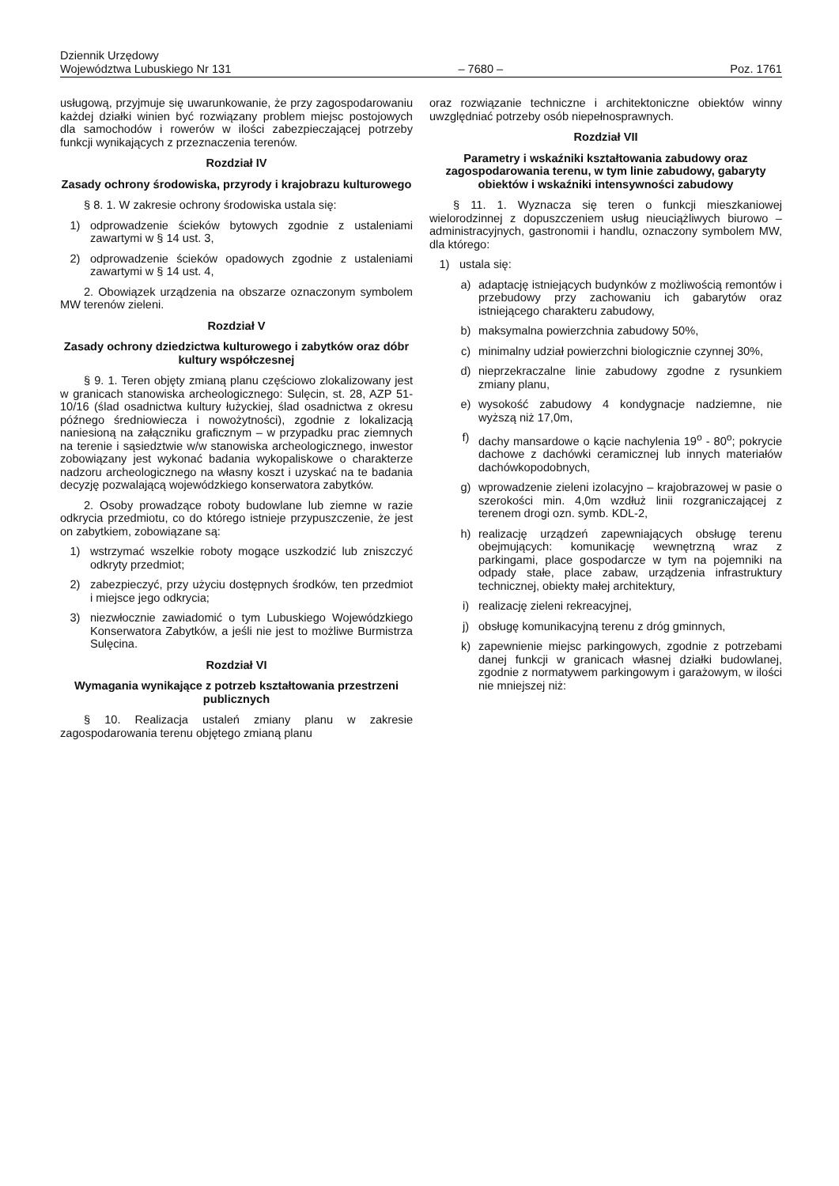Dziennik Urzędowy
Województwa Lubuskiego Nr 131
– 7680 –
Poz. 1761
usługową, przyjmuje się uwarunkowanie, że przy zagospodarowaniu każdej działki winien być rozwiązany problem miejsc postojowych dla samochodów i rowerów w ilości zabezpieczającej potrzeby funkcji wynikających z przeznaczenia terenów.
Rozdział IV
Zasady ochrony środowiska, przyrody i krajobrazu kulturowego
§ 8. 1. W zakresie ochrony środowiska ustala się:
1) odprowadzenie ścieków bytowych zgodnie z ustaleniami zawartymi w § 14 ust. 3,
2) odprowadzenie ścieków opadowych zgodnie z ustaleniami zawartymi w § 14 ust. 4,
2. Obowiązek urządzenia na obszarze oznaczonym symbolem MW terenów zieleni.
Rozdział V
Zasady ochrony dziedzictwa kulturowego i zabytków oraz dóbr kultury współczesnej
§ 9. 1. Teren objęty zmianą planu częściowo zlokalizowany jest w granicach stanowiska archeologicznego: Sulęcin, st. 28, AZP 51-10/16 (ślad osadnictwa kultury łużyckiej, ślad osadnictwa z okresu późnego średniowiecza i nowożytności), zgodnie z lokalizacją naniesioną na załączniku graficznym – w przypadku prac ziemnych na terenie i sąsiedztwie w/w stanowiska archeologicznego, inwestor zobowiązany jest wykonać badania wykopaliskowe o charakterze nadzoru archeologicznego na własny koszt i uzyskać na te badania decyzję pozwalającą wojewódzkiego konserwatora zabytków.
2. Osoby prowadzące roboty budowlane lub ziemne w razie odkrycia przedmiotu, co do którego istnieje przypuszczenie, że jest on zabytkiem, zobowiązane są:
1) wstrzymać wszelkie roboty mogące uszkodzić lub zniszczyć odkryty przedmiot;
2) zabezpieczyć, przy użyciu dostępnych środków, ten przedmiot i miejsce jego odkrycia;
3) niezwłocznie zawiadomić o tym Lubuskiego Wojewódzkiego Konserwatora Zabytków, a jeśli nie jest to możliwe Burmistrza Sulęcina.
Rozdział VI
Wymagania wynikające z potrzeb kształtowania przestrzeni publicznych
§ 10. Realizacja ustaleń zmiany planu w zakresie zagospodarowania terenu objętego zmianą planu
oraz rozwiązanie techniczne i architektoniczne obiektów winny uwzględniać potrzeby osób niepełnosprawnych.
Rozdział VII
Parametry i wskaźniki kształtowania zabudowy oraz zagospodarowania terenu, w tym linie zabudowy, gabaryty obiektów i wskaźniki intensywności zabudowy
§ 11. 1. Wyznacza się teren o funkcji mieszkaniowej wielorodzinnej z dopuszczeniem usług nieuciążliwych biurowo – administracyjnych, gastronomii i handlu, oznaczony symbolem MW, dla którego:
1) ustala się:
a) adaptację istniejących budynków z możliwością remontów i przebudowy przy zachowaniu ich gabarytów oraz istniejącego charakteru zabudowy,
b) maksymalna powierzchnia zabudowy 50%,
c) minimalny udział powierzchni biologicznie czynnej 30%,
d) nieprzekraczalne linie zabudowy zgodne z rysunkiem zmiany planu,
e) wysokość zabudowy 4 kondygnacje nadziemne, nie wyższą niż 17,0m,
f) dachy mansardowe o kącie nachylenia 19<sup>o</sup> - 80<sup>o</sup>; pokrycie dachowe z dachówki ceramicznej lub innych materiałów dachówkopodobnych,
g) wprowadzenie zieleni izolacyjno – krajobrazowej w pasie o szerokości min. 4,0m wzdłuż linii rozgraniczającej z terenem drogi ozn. symb. KDL-2,
h) realizację urządzeń zapewniających obsługę terenu obejmujących: komunikację wewnętrzną wraz z parkingami, place gospodarcze w tym na pojemniki na odpady stałe, place zabaw, urządzenia infrastruktury technicznej, obiekty małej architektury,
i) realizację zieleni rekreacyjnej,
j) obsługę komunikacyjną terenu z dróg gminnych,
k) zapewnienie miejsc parkingowych, zgodnie z potrzebami danej funkcji w granicach własnej działki budowlanej, zgodnie z normatywem parkingowym i garażowym, w ilości nie mniejszej niż: